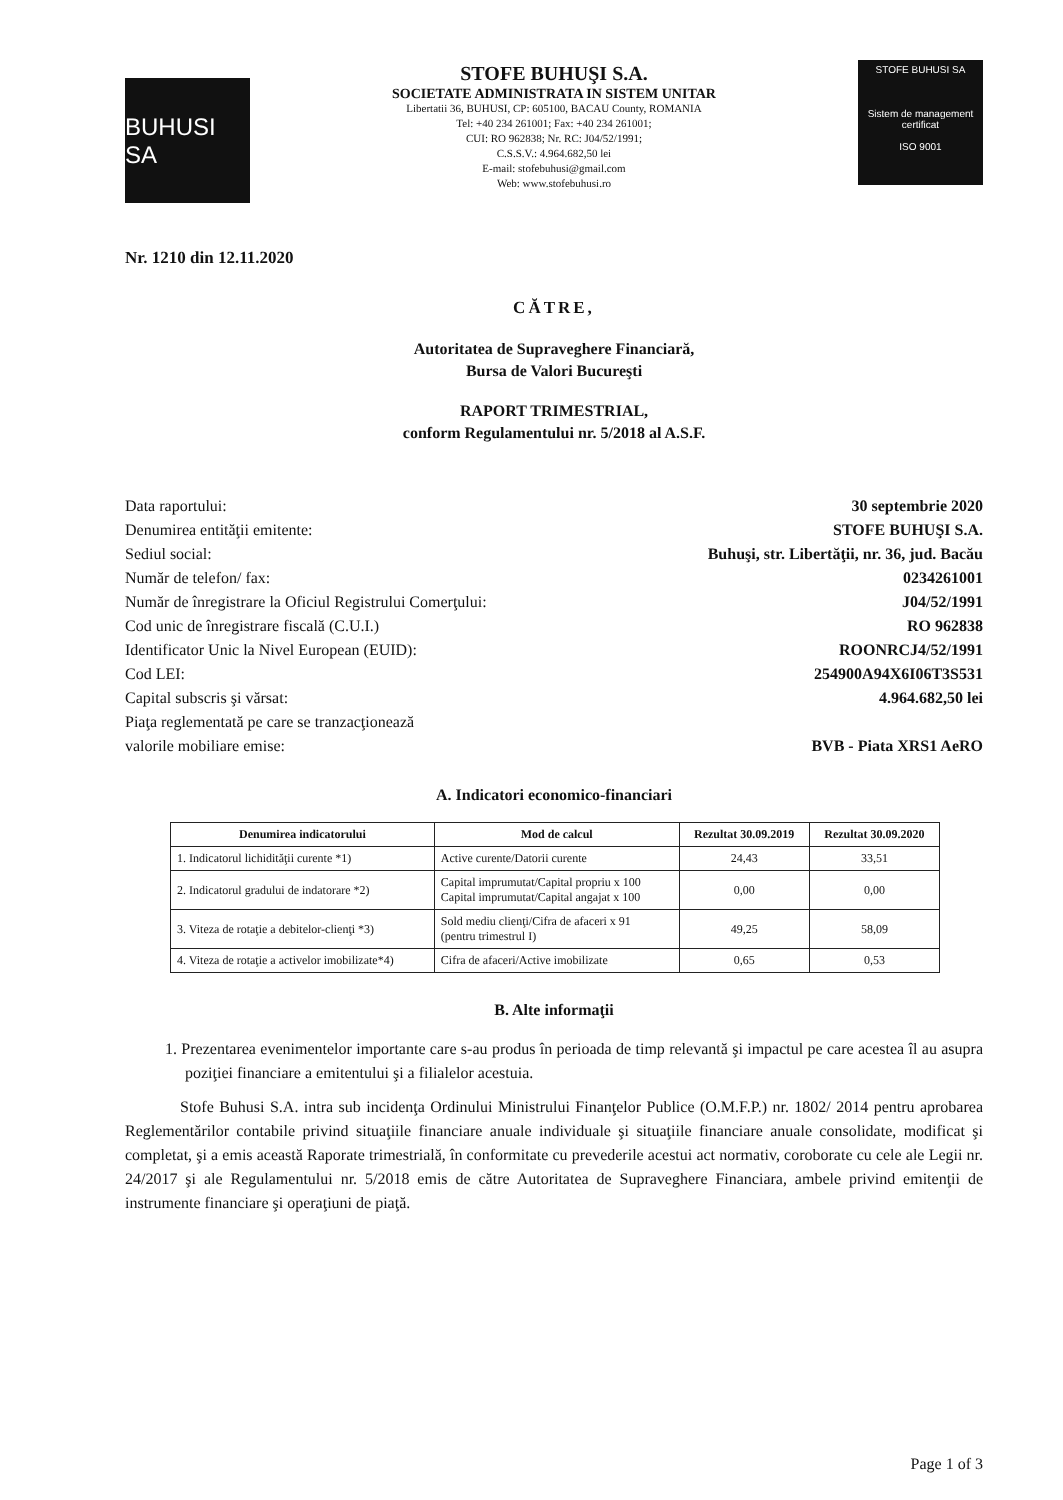BUHUSI SA
STOFE BUHUŞI S.A.
SOCIETATE ADMINISTRATA IN SISTEM UNITAR
Libertatii 36, BUHUSI, CP: 605100, BACAU County, ROMANIA
Tel: +40 234 261001; Fax: +40 234 261001;
CUI: RO 962838; Nr. RC: J04/52/1991;
C.S.S.V.: 4.964.682,50 lei
E-mail: stofebuhusi@gmail.com
Web: www.stofebuhusi.ro
STOFE BUHUSI SA
Sistem de management certificat
ISO 9001
Nr. 1210 din 12.11.2020
CĂTRE,
Autoritatea de Supraveghere Financiară,
Bursa de Valori Bucureşti
RAPORT TRIMESTRIAL,
conform Regulamentului nr. 5/2018 al A.S.F.
Data raportului: 30 septembrie 2020
Denumirea entităţii emitente: STOFE BUHUŞI S.A.
Sediul social: Buhuşi, str. Libertăţii, nr. 36, jud. Bacău
Număr de telefon/ fax: 0234261001
Număr de înregistrare la Oficiul Registrului Comerţului: J04/52/1991
Cod unic de înregistrare fiscală (C.U.I.) RO 962838
Identificator Unic la Nivel European (EUID): ROONRCJ4/52/1991
Cod LEI: 254900A94X6I06T3S531
Capital subscris şi vărsat: 4.964.682,50 lei
Piaţa reglementată pe care se tranzacţionează
valorile mobiliare emise: BVB - Piata XRS1 AeRO
A. Indicatori economico-financiari
| Denumirea indicatorului | Mod de calcul | Rezultat 30.09.2019 | Rezultat 30.09.2020 |
| --- | --- | --- | --- |
| 1. Indicatorul lichidităţii curente *1) | Active curente/Datorii curente | 24,43 | 33,51 |
| 2. Indicatorul gradului de indatorare *2) | Capital imprumutat/Capital propriu x 100 Capital imprumutat/Capital angajat x 100 | 0,00 | 0,00 |
| 3. Viteza de rotaţie a debitelor-clienţi *3) | Sold mediu clienţi/Cifra de afaceri x 91 (pentru trimestrul I) | 49,25 | 58,09 |
| 4. Viteza de rotaţie a activelor imobilizate*4) | Cifra de afaceri/Active imobilizate | 0,65 | 0,53 |
B. Alte informaţii
1. Prezentarea evenimentelor importante care s-au produs în perioada de timp relevantă şi impactul pe care acestea îl au asupra poziţiei financiare a emitentului şi a filialelor acestuia.
Stofe Buhusi S.A. intra sub incidenţa Ordinului Ministrului Finanţelor Publice (O.M.F.P.) nr. 1802/ 2014 pentru aprobarea Reglementărilor contabile privind situaţiile financiare anuale individuale şi situaţiile financiare anuale consolidate, modificat şi completat, şi a emis această Raporate trimestrială, în conformitate cu prevederile acestui act normativ, coroborate cu cele ale Legii nr. 24/2017 şi ale Regulamentului nr. 5/2018 emis de către Autoritatea de Supraveghere Financiara, ambele privind emitenţii de instrumente financiare şi operaţiuni de piaţă.
Page 1 of 3